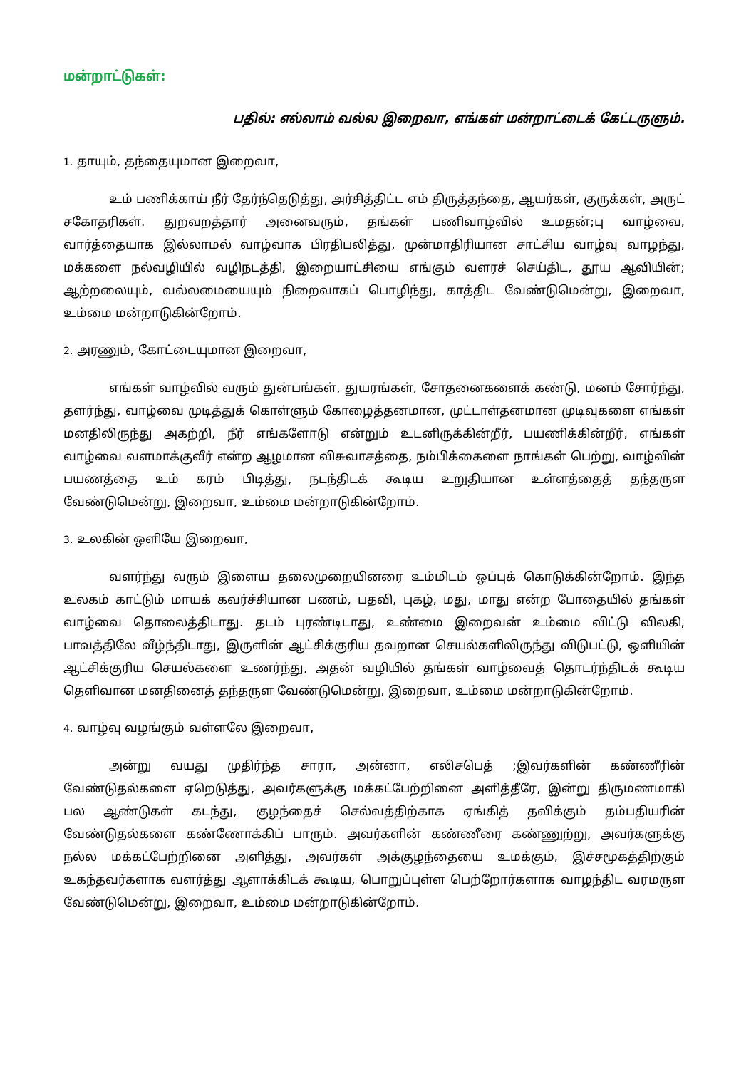மன்றாட்டுகள்:
பதில்: எல்லாம் வல்ல இறைவா, எங்கள் மன்றாட்டைக் கேட்டருளும்.
1. தாயும், தந்தையுமான இறைவா,
உம் பணிக்காய் நீர் தேர்ந்தெடுத்து, அர்சித்திட்ட எம் திருத்தந்தை, ஆயர்கள், குருக்கள், அருட் சகோதரிகள். துறவறத்தார் அனைவரும், தங்கள் பணிவாழ்வில் உமதன்;பு வாழ்வை, வார்த்தையாக இல்லாமல் வாழ்வாக பிரதிபலித்து, முன்மாதிரியான சாட்சிய வாழ்வு வாழந்து, மக்களை நல்வழியில் வழிநடத்தி, இறையாட்சியை எங்கும் வளரச் செய்திட, தூய ஆவியின்; ஆற்றலையும், வல்லமையையும் நிறைவாகப் பொழிந்து, காத்திட வேண்டுமென்று, இறைவா, உம்மை மன்றாடுகின்றோம்.
2. அரணும், கோட்டையுமான இறைவா,
எங்கள் வாழ்வில் வரும் துன்பங்கள், துயரங்கள், சோதனைகளைக் கண்டு, மனம் சோர்ந்து, தளர்ந்து, வாழ்வை முடித்துக் கொள்ளும் கோழைத்தனமான, முட்டாள்தனமான முடிவுகளை எங்கள் மனதிலிருந்து அகற்றி, நீர் எங்களோடு என்றும் உடனிருக்கின்றீர், பயணிக்கின்றீர், எங்கள் வாழ்வை வளமாக்குவீர் என்ற ஆழமான விசுவாசத்தை, நம்பிக்கைளை நாங்கள் பெற்று, வாழ்வின் பயணத்தை உம் கரம் பிடித்து, நடந்திடக் கூடிய உறுதியான உள்ளத்தைத் தந்தருள வேண்டுமென்று, இறைவா, உம்மை மன்றாடுகின்றோம்.
3. உலகின் ஒளியே இறைவா,
வளர்ந்து வரும் இளைய தலைமுறையினரை உம்மிடம் ஒப்புக் கொடுக்கின்றோம். இந்த உலகம் காட்டும் மாயக் கவர்ச்சியான பணம், பதவி, புகழ், மது, மாது என்ற போதையில் தங்கள் வாழ்வை தொலைத்திடாது. தடம் புரண்டிடாது, உண்மை இறைவன் உம்மை விட்டு விலகி, பாவத்திலே வீழ்ந்திடாது, இருளின் ஆட்சிக்குரிய தவறான செயல்களிலிருந்து விடுபட்டு, ஒளியின் ஆட்சிக்குரிய செயல்களை உணர்ந்து, அதன் வழியில் தங்கள் வாழ்வைத் தொடர்ந்திடக் கூடிய தெளிவான மனதினைத் தந்தருள வேண்டுமென்று, இறைவா, உம்மை மன்றாடுகின்றோம்.
4. வாழ்வு வழங்கும் வள்ளலே இறைவா,
அன்று வயது முதிர்ந்த சாரா, அன்னா, எலிசபெத் ;இவர்களின் கண்ணீரின் வேண்டுதல்களை ஏறெடுத்து, அவர்களுக்கு மக்கட்பேற்றினை அளித்தீரே, இன்று திருமணமாகி பல ஆண்டுகள் கடந்து, குழந்தைச் செல்வத்திற்காக ஏங்கித் தவிக்கும் தம்பதியரின் வேண்டுதல்களை கண்ணோக்கிப் பாரும். அவர்களின் கண்ணீரை கண்ணுற்று, அவர்களுக்கு நல்ல மக்கட்பேற்றினை அளித்து, அவர்கள் அக்குழந்தையை உமக்கும், இச்சமூகத்திற்கும் உகந்தவர்களாக வளர்த்து ஆளாக்கிடக் கூடிய, பொறுப்புள்ள பெற்றோர்களாக வாழந்திட வரமருள வேண்டுமென்று, இறைவா, உம்மை மன்றாடுகின்றோம்.